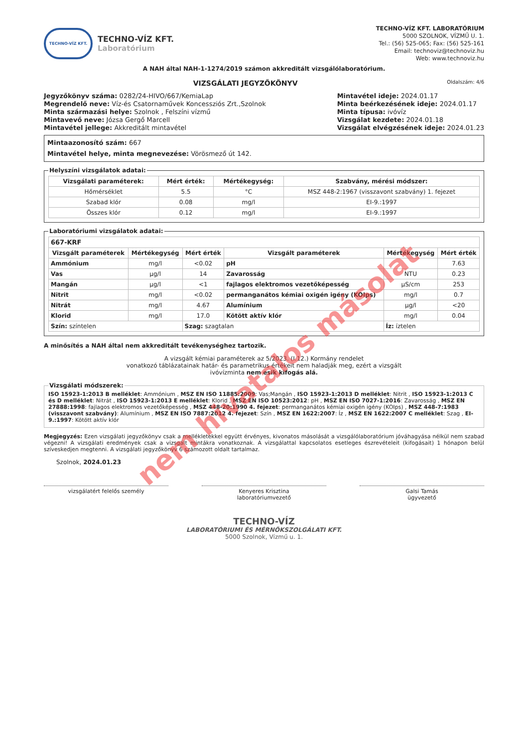TECHNO-VÍZ KFT.
TECHNO-VÍZ KFT.
Laboratórium
TECHNO-VÍZ KFT. LABORATÓRIUM
5000 SZOLNOK, VÍZMŰ U. 1.
Tel.: (56) 525-065; Fax: (56) 525-161
Email: technoviz@technoviz.hu
Web: www.technoviz.hu
A NAH által NAH-1-1274/2019 számon akkreditált vizsgálólaboratórium.
VIZSGÁLATI JEGYZŐKÖNYV Oldalszám: 4/6
Jegyzőkönyv száma: 0282/24-HIVO/667/KemiaLap
Megrendelő neve: Víz-és Csatornaművek Koncessziós Zrt.,Szolnok
Minta származási helye: Szolnok , Felszíni vízmű
Mintavevő neve: Józsa Gergő Marcell
Mintavétel jellege: Akkreditált mintavétel
Mintavétel ideje: 2024.01.17
Minta beérkezésének ideje: 2024.01.17
Minta típusa: ivóvíz
Vizsgálat kezdete: 2024.01.18
Vizsgálat elvégzésének ideje: 2024.01.23
Mintaazonosító szám: 667
Mintavétel helye, minta megnevezése: Vörösmező út 142.
Helyszíni vizsgálatok adatai:
| Vizsgálati paraméterek: | Mért érték: | Mértékegység: | Szabvány, mérési módszer: |
| --- | --- | --- | --- |
| Hőmérséklet | 5.5 | °C | MSZ 448-2:1967 (visszavont szabvány) 1. fejezet |
| Szabad klór | 0.08 | mg/l | EI-9.:1997 |
| Összes klór | 0.12 | mg/l | EI-9.:1997 |
Laboratóriumi vizsgálatok adatai:
| 667-KRF | | | | | |
| Vizsgált paraméterek | Mértékegység | Mért érték | Vizsgált paraméterek | Mértékegység | Mért érték |
| Ammónium | mg/l | <0.02 | pH | | 7.63 |
| Vas | µg/l | 14 | Zavarosság | NTU | 0.23 |
| Mangán | µg/l | <1 | fajlagos elektromos vezetőképesség | µS/cm | 253 |
| Nitrit | mg/l | <0.02 | permanganátos kémiai oxigén igény (KOIps) | mg/l | 0.7 |
| Nitrát | mg/l | 4.67 | Alumínium | µg/l | <20 |
| Klorid | mg/l | 17.0 | Kötött aktív klór | mg/l | 0.04 |
| Szín: színtelen | | Szag: szagtalan | | Íz: íztelen | |
A minősítés a NAH által nem akkreditált tevékenységhez tartozik.
A vizsgált kémiai paraméterek az 5/2023. (I.12.) Kormány rendelet
vonatkozó táblázatainak határ- és parametrikus értékeit nem haladják meg, ezért a vizsgált
ivóvízminta nem esik kifogás alá.
Vizsgálati módszerek:ISO 15923-1:2013 B melléklet: Ammónium , MSZ EN ISO 11885:2009: Vas;Mangán , ISO 15923-1:2013 D melléklet: Nitrit , ISO 15923-1:2013 C és D melléklet: Nitrát , ISO 15923-1:2013 E melléklet: Klorid , MSZ EN ISO 10523:2012: pH , MSZ EN ISO 7027-1:2016: Zavarosság , MSZ EN 27888:1998: fajlagos elektromos vezetőképesség , MSZ 448-20:1990 4. fejezet: permanganátos kémiai oxigén igény (KOIps) , MSZ 448-7:1983 (visszavont szabvány): Alumínium , MSZ EN ISO 7887:2012 4. fejezet: Szín , MSZ EN 1622:2007: Íz , MSZ EN 1622:2007 C melléklet: Szag , EI-9.:1997: Kötött aktív klór
Megjegyzés: Ezen vizsgálati jegyzőkönyv csak a mellékletekkel együtt érvényes, kivonatos másolását a vizsgálólaboratórium jóváhagyása nélkül nem szabad végezni! A vizsgálati eredmények csak a vizsgált mintákra vonatkoznak. A vizsgálattal kapcsolatos esetleges észrevételeit (kifogásait) 1 hónapon belül szíveskedjen megtenni. A vizsgálati jegyzőkönyv 6 számozott oldalt tartalmaz.
Szolnok, 2024.01.23
vizsgálatért felelős személy Kenyeres Krisztina
laboratóriumvezető
Galsi Tamás
ügyvezető
TECHNO-VÍZ
LABORATÓRIUMI ÉS MÉRNÖKSZOLGÁLATI KFT.
5000 Szolnok, Vízmű u. 1.
nem hivatalos másolat